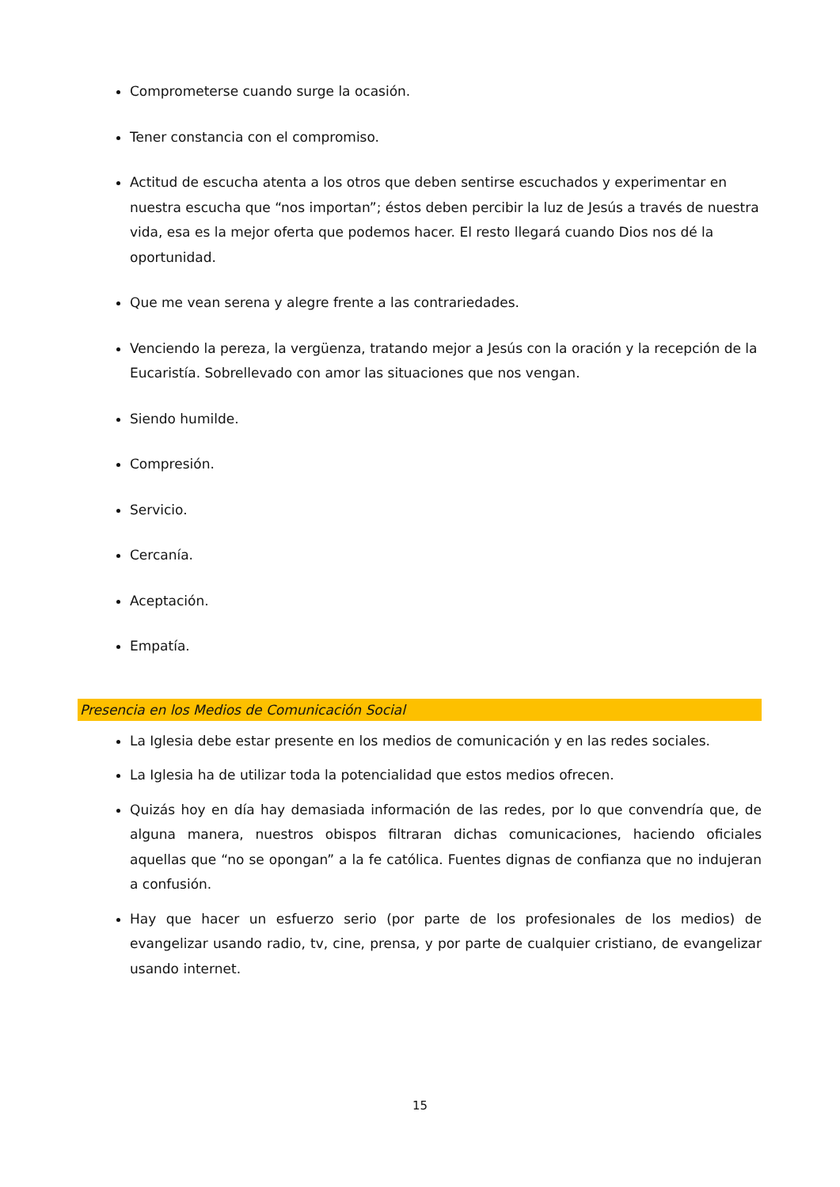Comprometerse cuando surge la ocasión.
Tener constancia con el compromiso.
Actitud de escucha atenta a los otros que deben sentirse escuchados y experimentar en nuestra escucha que “nos importan”; éstos deben percibir la luz de Jesús a través de nuestra vida, esa es la mejor oferta que podemos hacer. El resto llegará cuando Dios nos dé la oportunidad.
Que me vean serena y alegre frente a las contrariedades.
Venciendo la pereza, la vergüenza, tratando mejor a Jesús con la oración y la recepción de la Eucaristía. Sobrellevado con amor las situaciones que nos vengan.
Siendo humilde.
Compresión.
Servicio.
Cercanía.
Aceptación.
Empatía.
Presencia en los Medios de Comunicación Social
La Iglesia debe estar presente en los medios de comunicación y en las redes sociales.
La Iglesia ha de utilizar toda la potencialidad que estos medios ofrecen.
Quizás hoy en día hay demasiada información de las redes, por lo que convendría que, de alguna manera, nuestros obispos filtraran dichas comunicaciones, haciendo oficiales aquellas que “no se opongan” a la fe católica. Fuentes dignas de confianza que no indujeran a confusión.
Hay que hacer un esfuerzo serio (por parte de los profesionales de los medios) de evangelizar usando radio, tv, cine, prensa, y por parte de cualquier cristiano, de evangelizar usando internet.
15